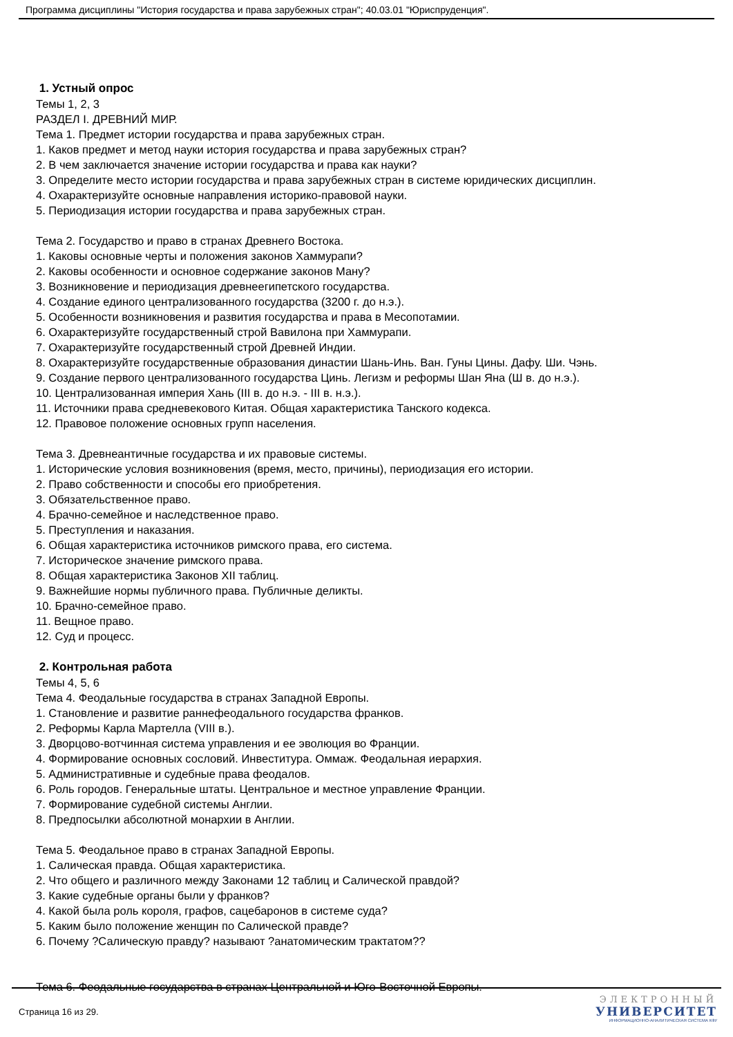Программа дисциплины "История государства и права зарубежных стран"; 40.03.01 "Юриспруденция".
1. Устный опрос
Темы 1, 2, 3
РАЗДЕЛ I. ДРЕВНИЙ МИР.
Тема 1. Предмет истории государства и права зарубежных стран.
1. Каков предмет и метод науки история государства и права зарубежных стран?
2. В чем заключается значение истории государства и права как науки?
3. Определите место истории государства и права зарубежных стран в системе юридических дисциплин.
4. Охарактеризуйте основные направления историко-правовой науки.
5. Периодизация истории государства и права зарубежных стран.
Тема 2. Государство и право в странах Древнего Востока.
1. Каковы основные черты и положения законов Хаммурапи?
2. Каковы особенности и основное содержание законов Ману?
3. Возникновение и периодизация древнеегипетского государства.
4. Создание единого централизованного государства (3200 г. до н.э.).
5. Особенности возникновения и развития государства и права в Месопотамии.
6. Охарактеризуйте государственный строй Вавилона при Хаммурапи.
7. Охарактеризуйте государственный строй Древней Индии.
8. Охарактеризуйте государственные образования династии Шань-Инь. Ван. Гуны Цины. Дафу. Ши. Чэнь.
9. Создание первого централизованного государства Цинь. Легизм и реформы Шан Яна (Ш в. до н.э.).
10. Централизованная империя Хань (III в. до н.э. - III в. н.э.).
11. Источники права средневекового Китая. Общая характеристика Танского кодекса.
12. Правовое положение основных групп населения.
Тема 3. Древнеантичные государства и их правовые системы.
1. Исторические условия возникновения (время, место, причины), периодизация его истории.
2. Право собственности и способы его приобретения.
3. Обязательственное право.
4. Брачно-семейное и наследственное право.
5. Преступления и наказания.
6. Общая характеристика источников римского права, его система.
7. Историческое значение римского права.
8. Общая характеристика Законов XII таблиц.
9. Важнейшие нормы публичного права. Публичные деликты.
10. Брачно-семейное право.
11. Вещное право.
12. Суд и процесс.
2. Контрольная работа
Темы 4, 5, 6
Тема 4. Феодальные государства в странах Западной Европы.
1. Становление и развитие раннефеодального государства франков.
2. Реформы Карла Мартелла (VIII в.).
3. Дворцово-вотчинная система управления и ее эволюция во Франции.
4. Формирование основных сословий. Инвеститура. Оммаж. Феодальная иерархия.
5. Административные и судебные права феодалов.
6. Роль городов. Генеральные штаты. Центральное и местное управление Франции.
7. Формирование судебной системы Англии.
8. Предпосылки абсолютной монархии в Англии.
Тема 5. Феодальное право в странах Западной Европы.
1. Салическая правда. Общая характеристика.
2. Что общего и различного между Законами 12 таблиц и Салической правдой?
3. Какие судебные органы были у франков?
4. Какой была роль короля, графов, сацебаронов в системе суда?
5. Каким было положение женщин по Салической правде?
6. Почему ?Салическую правду? называют ?анатомическим трактатом??
Тема 6. Феодальные государства в странах Центральной и Юго-Восточной Европы.
Страница 16 из 29.
ЭЛЕКТРОННЫЙ
УНИВЕРСИТЕТ
ИНФОРМАЦИОННО-АНАЛИТИЧЕСКАЯ СИСТЕМА КФУ